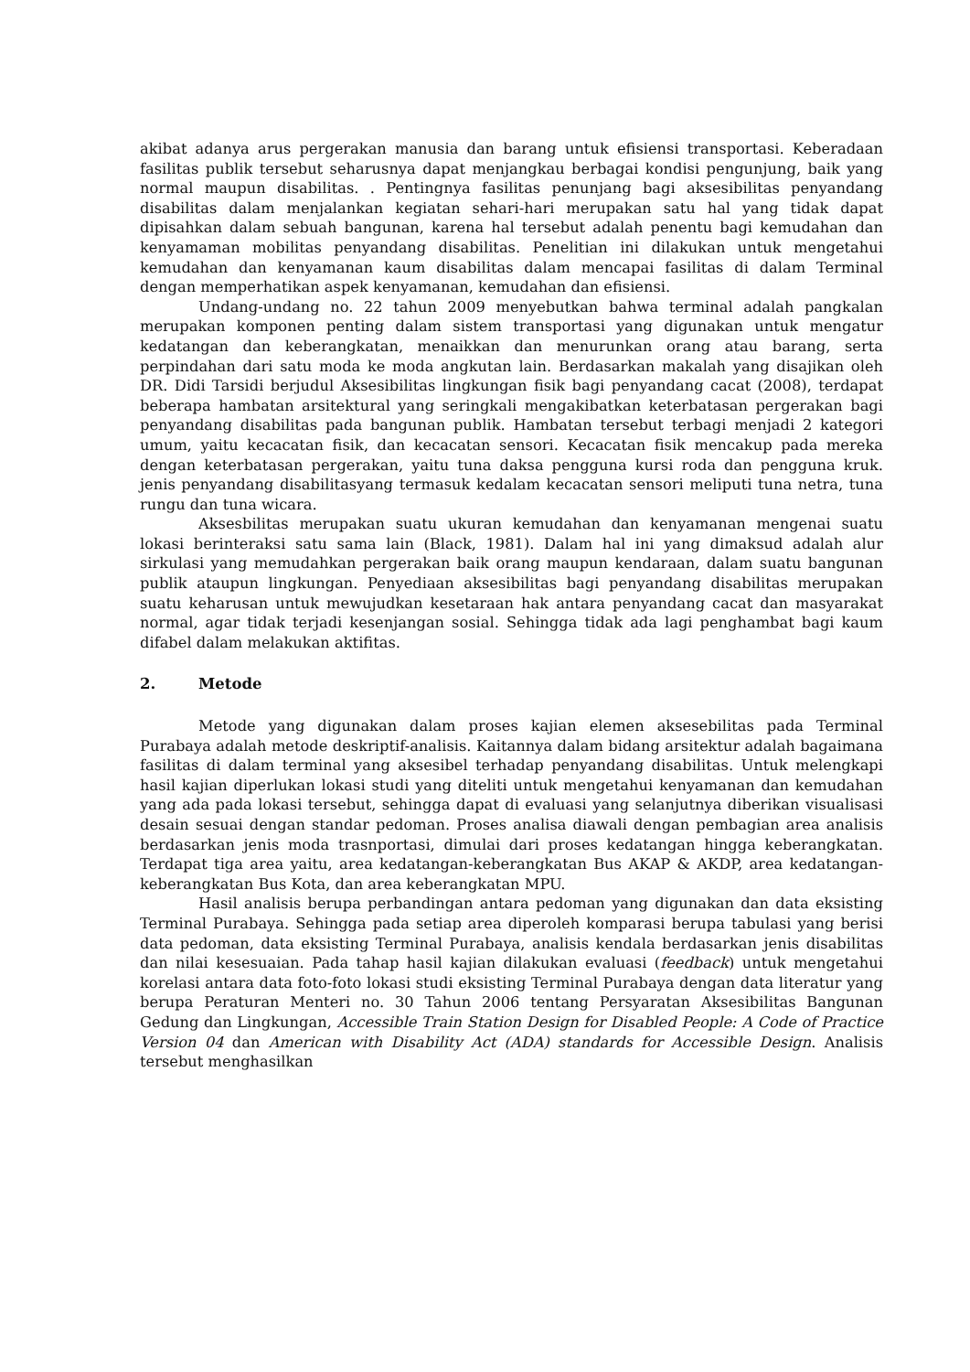akibat adanya arus pergerakan manusia dan barang untuk efisiensi transportasi. Keberadaan fasilitas publik tersebut seharusnya dapat menjangkau berbagai kondisi pengunjung, baik yang normal maupun disabilitas. . Pentingnya fasilitas penunjang bagi aksesibilitas penyandang disabilitas dalam menjalankan kegiatan sehari-hari merupakan satu hal yang tidak dapat dipisahkan dalam sebuah bangunan, karena hal tersebut adalah penentu bagi kemudahan dan kenyamaman mobilitas penyandang disabilitas. Penelitian ini dilakukan untuk mengetahui kemudahan dan kenyamanan kaum disabilitas dalam mencapai fasilitas di dalam Terminal dengan memperhatikan aspek kenyamanan, kemudahan dan efisiensi.
Undang-undang no. 22 tahun 2009 menyebutkan bahwa terminal adalah pangkalan merupakan komponen penting dalam sistem transportasi yang digunakan untuk mengatur kedatangan dan keberangkatan, menaikkan dan menurunkan orang atau barang, serta perpindahan dari satu moda ke moda angkutan lain. Berdasarkan makalah yang disajikan oleh DR. Didi Tarsidi berjudul Aksesibilitas lingkungan fisik bagi penyandang cacat (2008), terdapat beberapa hambatan arsitektural yang seringkali mengakibatkan keterbatasan pergerakan bagi penyandang disabilitas pada bangunan publik. Hambatan tersebut terbagi menjadi 2 kategori umum, yaitu kecacatan fisik, dan kecacatan sensori. Kecacatan fisik mencakup pada mereka dengan keterbatasan pergerakan, yaitu tuna daksa pengguna kursi roda dan pengguna kruk. jenis penyandang disabilitasyang termasuk kedalam kecacatan sensori meliputi tuna netra, tuna rungu dan tuna wicara.
Aksesbilitas merupakan suatu ukuran kemudahan dan kenyamanan mengenai suatu lokasi berinteraksi satu sama lain (Black, 1981). Dalam hal ini yang dimaksud adalah alur sirkulasi yang memudahkan pergerakan baik orang maupun kendaraan, dalam suatu bangunan publik ataupun lingkungan. Penyediaan aksesibilitas bagi penyandang disabilitas merupakan suatu keharusan untuk mewujudkan kesetaraan hak antara penyandang cacat dan masyarakat normal, agar tidak terjadi kesenjangan sosial. Sehingga tidak ada lagi penghambat bagi kaum difabel dalam melakukan aktifitas.
2. Metode
Metode yang digunakan dalam proses kajian elemen aksesebilitas pada Terminal Purabaya adalah metode deskriptif-analisis. Kaitannya dalam bidang arsitektur adalah bagaimana fasilitas di dalam terminal yang aksesibel terhadap penyandang disabilitas. Untuk melengkapi hasil kajian diperlukan lokasi studi yang diteliti untuk mengetahui kenyamanan dan kemudahan yang ada pada lokasi tersebut, sehingga dapat di evaluasi yang selanjutnya diberikan visualisasi desain sesuai dengan standar pedoman. Proses analisa diawali dengan pembagian area analisis berdasarkan jenis moda trasnportasi, dimulai dari proses kedatangan hingga keberangkatan. Terdapat tiga area yaitu, area kedatangan-keberangkatan Bus AKAP & AKDP, area kedatangan-keberangkatan Bus Kota, dan area keberangkatan MPU.
Hasil analisis berupa perbandingan antara pedoman yang digunakan dan data eksisting Terminal Purabaya. Sehingga pada setiap area diperoleh komparasi berupa tabulasi yang berisi data pedoman, data eksisting Terminal Purabaya, analisis kendala berdasarkan jenis disabilitas dan nilai kesesuaian. Pada tahap hasil kajian dilakukan evaluasi (feedback) untuk mengetahui korelasi antara data foto-foto lokasi studi eksisting Terminal Purabaya dengan data literatur yang berupa Peraturan Menteri no. 30 Tahun 2006 tentang Persyaratan Aksesibilitas Bangunan Gedung dan Lingkungan, Accessible Train Station Design for Disabled People: A Code of Practice Version 04 dan American with Disability Act (ADA) standards for Accessible Design. Analisis tersebut menghasilkan